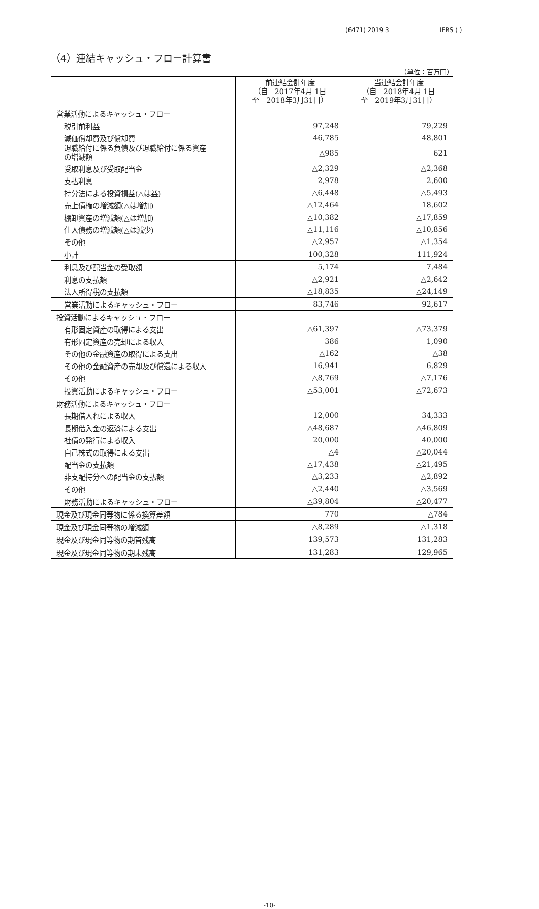(6471) 2019 3 IFRS ( )
（4）連結キャッシュ・フロー計算書
（単位：百万円）
| | 前連結会計年度 （自 2017年4月 1日 至 2018年3月31日） | 当連結会計年度 （自 2018年4月 1日 至 2019年3月31日） |
| --- | --- | --- |
| 営業活動によるキャッシュ・フロー | | |
| 税引前利益 | 97,248 | 79,229 |
| 減価償却費及び償却費 | 46,785 | 48,801 |
| 退職給付に係る負債及び退職給付に係る資産 の増減額 | △985 | 621 |
| 受取利息及び受取配当金 | △2,329 | △2,368 |
| 支払利息 | 2,978 | 2,600 |
| 持分法による投資損益(△は益) | △6,448 | △5,493 |
| 売上債権の増減額(△は増加) | △12,464 | 18,602 |
| 棚卸資産の増減額(△は増加) | △10,382 | △17,859 |
| 仕入債務の増減額(△は減少) | △11,116 | △10,856 |
| その他 | △2,957 | △1,354 |
| 小計 | 100,328 | 111,924 |
| 利息及び配当金の受取額 | 5,174 | 7,484 |
| 利息の支払額 | △2,921 | △2,642 |
| 法人所得税の支払額 | △18,835 | △24,149 |
| 営業活動によるキャッシュ・フロー | 83,746 | 92,617 |
| 投資活動によるキャッシュ・フロー | | |
| 有形固定資産の取得による支出 | △61,397 | △73,379 |
| 有形固定資産の売却による収入 | 386 | 1,090 |
| その他の金融資産の取得による支出 | △162 | △38 |
| その他の金融資産の売却及び償還による収入 | 16,941 | 6,829 |
| その他 | △8,769 | △7,176 |
| 投資活動によるキャッシュ・フロー | △53,001 | △72,673 |
| 財務活動によるキャッシュ・フロー | | |
| 長期借入れによる収入 | 12,000 | 34,333 |
| 長期借入金の返済による支出 | △48,687 | △46,809 |
| 社債の発行による収入 | 20,000 | 40,000 |
| 自己株式の取得による支出 | △4 | △20,044 |
| 配当金の支払額 | △17,438 | △21,495 |
| 非支配持分への配当金の支払額 | △3,233 | △2,892 |
| その他 | △2,440 | △3,569 |
| 財務活動によるキャッシュ・フロー | △39,804 | △20,477 |
| 現金及び現金同等物に係る換算差額 | 770 | △784 |
| 現金及び現金同等物の増減額 | △8,289 | △1,318 |
| 現金及び現金同等物の期首残高 | 139,573 | 131,283 |
| 現金及び現金同等物の期末残高 | 131,283 | 129,965 |
-10-